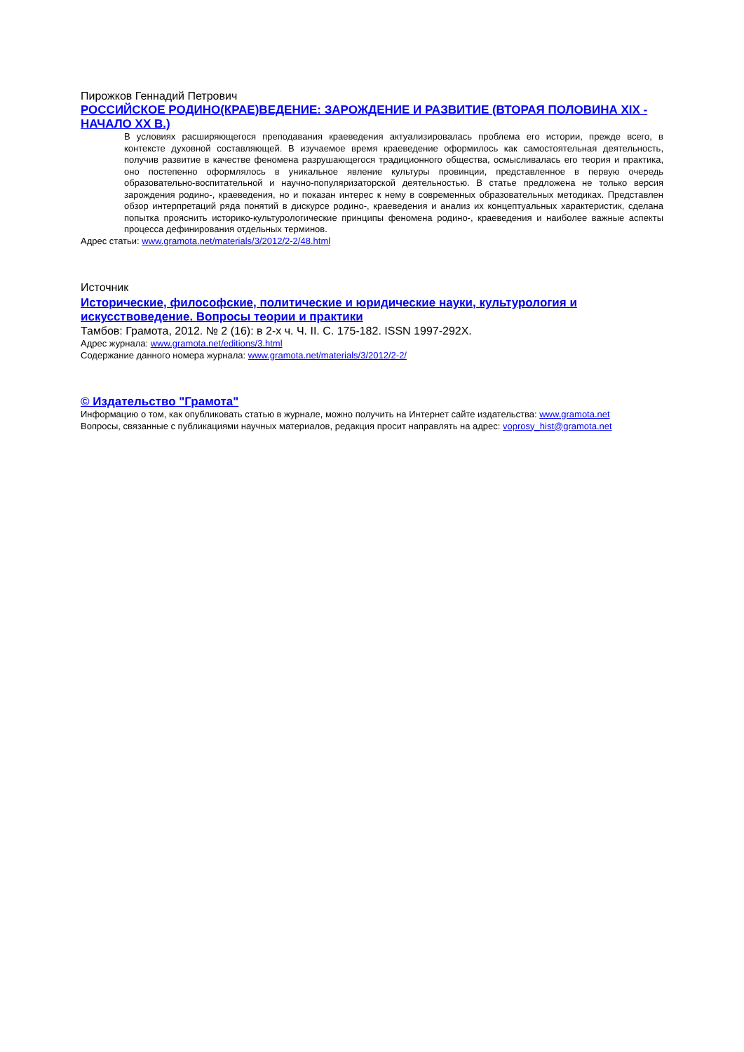Пирожков Геннадий Петрович
РОССИЙСКОЕ РОДИНО(КРАЕ)ВЕДЕНИЕ: ЗАРОЖДЕНИЕ И РАЗВИТИЕ (ВТОРАЯ ПОЛОВИНА XIX - НАЧАЛО XX В.)
В условиях расширяющегося преподавания краеведения актуализировалась проблема его истории, прежде всего, в контексте духовной составляющей. В изучаемое время краеведение оформилось как самостоятельная деятельность, получив развитие в качестве феномена разрушающегося традиционного общества, осмысливалась его теория и практика, оно постепенно оформлялось в уникальное явление культуры провинции, представленное в первую очередь образовательно-воспитательной и научно-популяризаторской деятельностью. В статье предложена не только версия зарождения родино-, краеведения, но и показан интерес к нему в современных образовательных методиках. Представлен обзор интерпретаций ряда понятий в дискурсе родино-, краеведения и анализ их концептуальных характеристик, сделана попытка прояснить историко-культурологические принципы феномена родино-, краеведения и наиболее важные аспекты процесса дефинирования отдельных терминов.
Адрес статьи: www.gramota.net/materials/3/2012/2-2/48.html
Источник
Исторические, философские, политические и юридические науки, культурология и искусствоведение. Вопросы теории и практики
Тамбов: Грамота, 2012. № 2 (16): в 2-х ч. Ч. II. C. 175-182. ISSN 1997-292X.
Адрес журнала: www.gramota.net/editions/3.html
Содержание данного номера журнала: www.gramota.net/materials/3/2012/2-2/
© Издательство "Грамота"
Информацию о том, как опубликовать статью в журнале, можно получить на Интернет сайте издательства: www.gramota.net
Вопросы, связанные с публикациями научных материалов, редакция просит направлять на адрес: voprosy_hist@gramota.net